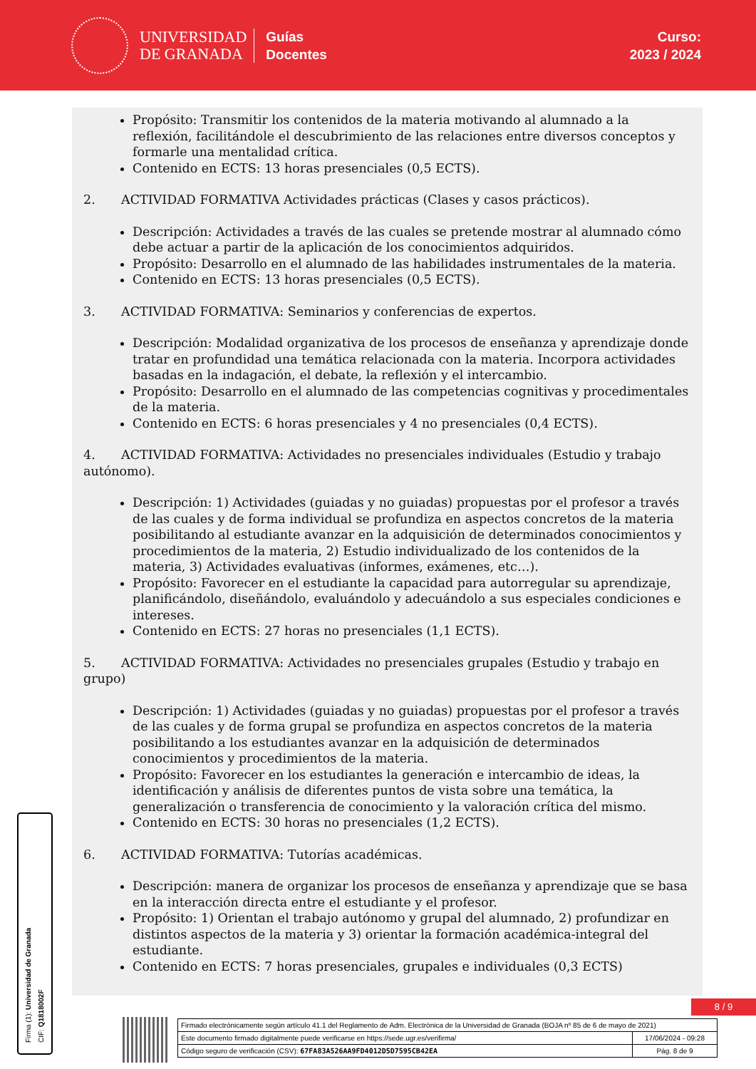UNIVERSIDAD
DE GRANADA
Guías
Docentes
Curso:
2023 / 2024
Propósito: Transmitir los contenidos de la materia motivando al alumnado a la reflexión, facilitándole el descubrimiento de las relaciones entre diversos conceptos y formarle una mentalidad crítica.
Contenido en ECTS: 13 horas presenciales (0,5 ECTS).
2. ACTIVIDAD FORMATIVA Actividades prácticas (Clases y casos prácticos).
Descripción: Actividades a través de las cuales se pretende mostrar al alumnado cómo debe actuar a partir de la aplicación de los conocimientos adquiridos.
Propósito: Desarrollo en el alumnado de las habilidades instrumentales de la materia.
Contenido en ECTS: 13 horas presenciales (0,5 ECTS).
3. ACTIVIDAD FORMATIVA: Seminarios y conferencias de expertos.
Descripción: Modalidad organizativa de los procesos de enseñanza y aprendizaje donde tratar en profundidad una temática relacionada con la materia. Incorpora actividades basadas en la indagación, el debate, la reflexión y el intercambio.
Propósito: Desarrollo en el alumnado de las competencias cognitivas y procedimentales de la materia.
Contenido en ECTS: 6 horas presenciales y 4 no presenciales (0,4 ECTS).
4. ACTIVIDAD FORMATIVA: Actividades no presenciales individuales (Estudio y trabajo autónomo).
Descripción: 1) Actividades (guiadas y no guiadas) propuestas por el profesor a través de las cuales y de forma individual se profundiza en aspectos concretos de la materia posibilitando al estudiante avanzar en la adquisición de determinados conocimientos y procedimientos de la materia, 2) Estudio individualizado de los contenidos de la materia, 3) Actividades evaluativas (informes, exámenes, etc…).
Propósito: Favorecer en el estudiante la capacidad para autorregular su aprendizaje, planificándolo, diseñándolo, evaluándolo y adecuándolo a sus especiales condiciones e intereses.
Contenido en ECTS: 27 horas no presenciales (1,1 ECTS).
5. ACTIVIDAD FORMATIVA: Actividades no presenciales grupales (Estudio y trabajo en grupo)
Descripción: 1) Actividades (guiadas y no guiadas) propuestas por el profesor a través de las cuales y de forma grupal se profundiza en aspectos concretos de la materia posibilitando a los estudiantes avanzar en la adquisición de determinados conocimientos y procedimientos de la materia.
Propósito: Favorecer en los estudiantes la generación e intercambio de ideas, la identificación y análisis de diferentes puntos de vista sobre una temática, la generalización o transferencia de conocimiento y la valoración crítica del mismo.
Contenido en ECTS: 30 horas no presenciales (1,2 ECTS).
6. ACTIVIDAD FORMATIVA: Tutorías académicas.
Descripción: manera de organizar los procesos de enseñanza y aprendizaje que se basa en la interacción directa entre el estudiante y el profesor.
Propósito: 1) Orientan el trabajo autónomo y grupal del alumnado, 2) profundizar en distintos aspectos de la materia y 3) orientar la formación académica-integral del estudiante.
Contenido en ECTS: 7 horas presenciales, grupales e individuales (0,3 ECTS)
Firma (1): Universidad de Granada
CIF: Q1818002F
8 / 9
| Firmado electrónicamente según artículo 41.1 del Reglamento de Adm. Electrónica de la Universidad de Granada (BOJA nº 85 de 6 de mayo de 2021) | |
| Este documento firmado digitalmente puede verificarse en https://sede.ugr.es/verifirma/ | 17/06/2024 - 09:28 |
| Código seguro de verificación (CSV): 67FA83A526AA9FD4012D5D7595CB42EA | Pág. 8 de 9 |